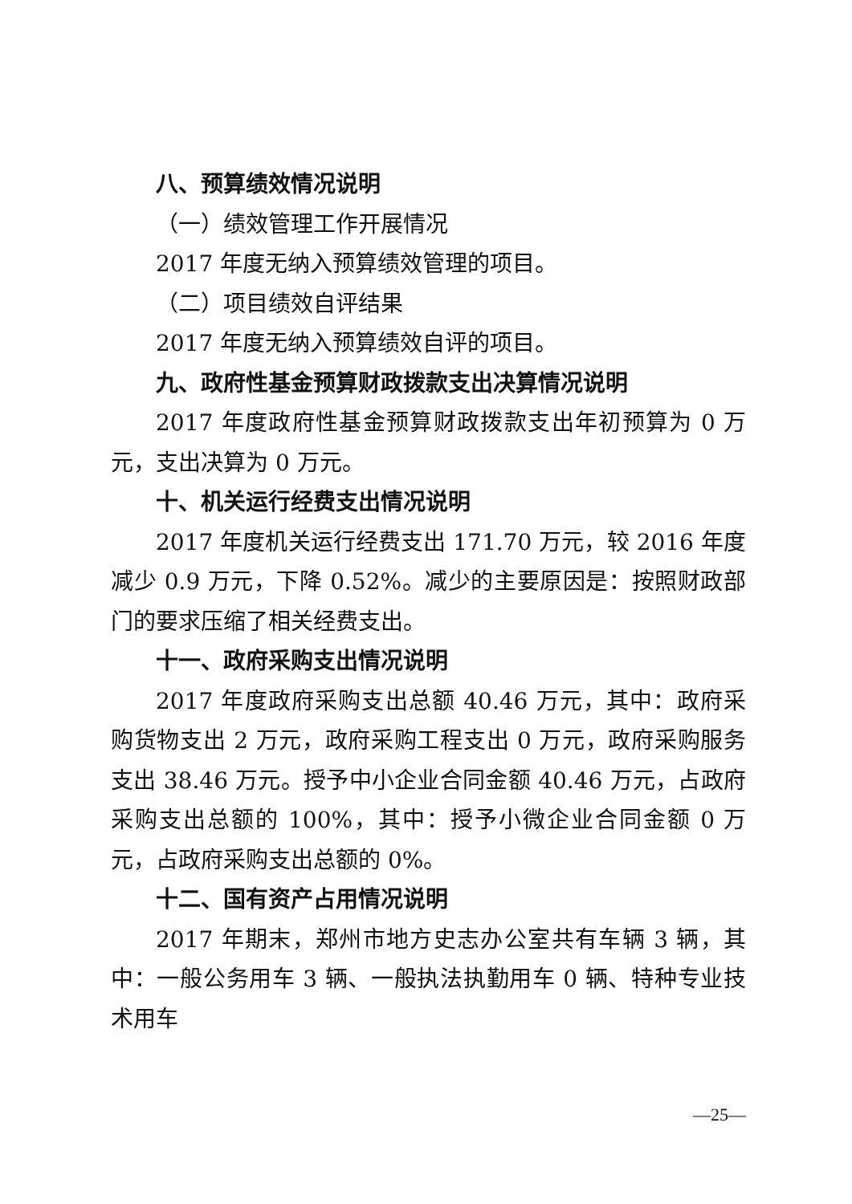八、预算绩效情况说明
（一）绩效管理工作开展情况
2017 年度无纳入预算绩效管理的项目。
（二）项目绩效自评结果
2017 年度无纳入预算绩效自评的项目。
九、政府性基金预算财政拨款支出决算情况说明
2017 年度政府性基金预算财政拨款支出年初预算为 0 万元，支出决算为 0 万元。
十、机关运行经费支出情况说明
2017 年度机关运行经费支出 171.70 万元，较 2016 年度减少 0.9 万元，下降 0.52%。减少的主要原因是：按照财政部门的要求压缩了相关经费支出。
十一、政府采购支出情况说明
2017 年度政府采购支出总额 40.46 万元，其中：政府采购货物支出 2 万元，政府采购工程支出 0 万元，政府采购服务支出 38.46 万元。授予中小企业合同金额 40.46 万元，占政府采购支出总额的 100%，其中：授予小微企业合同金额 0 万元，占政府采购支出总额的 0%。
十二、国有资产占用情况说明
2017 年期末，郑州市地方史志办公室共有车辆 3 辆，其中：一般公务用车 3 辆、一般执法执勤用车 0 辆、特种专业技术用车
—25—